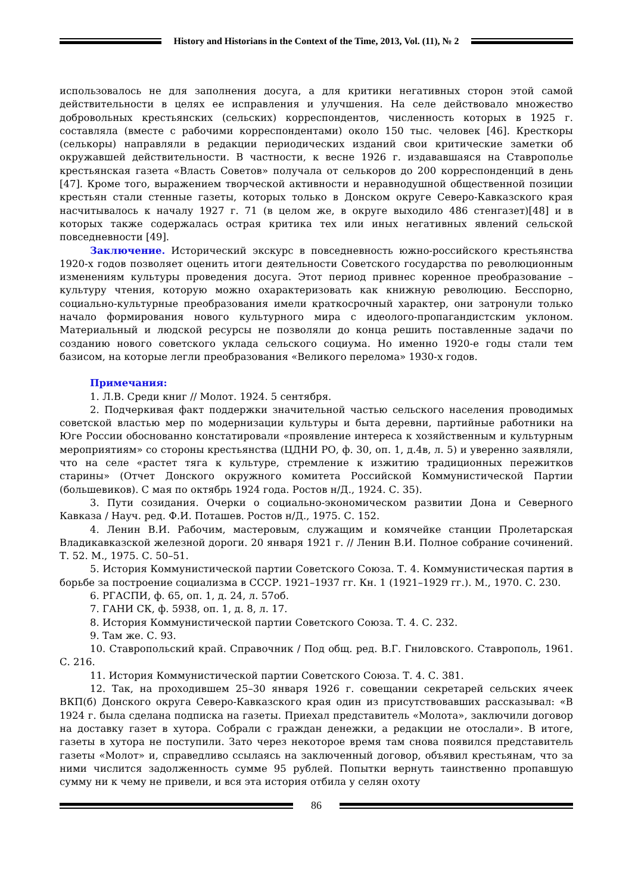History and Historians in the Context of the Time, 2013, Vol. (11), № 2
использовалось не для заполнения досуга, а для критики негативных сторон этой самой действительности в целях ее исправления и улучшения. На селе действовало множество добровольных крестьянских (сельских) корреспондентов, численность которых в 1925 г. составляла (вместе с рабочими корреспондентами) около 150 тыс. человек [46]. Кресткоры (селькоры) направляли в редакции периодических изданий свои критические заметки об окружавшей действительности. В частности, к весне 1926 г. издававшаяся на Ставрополье крестьянская газета «Власть Советов» получала от селькоров до 200 корреспонденций в день [47]. Кроме того, выражением творческой активности и неравнодушной общественной позиции крестьян стали стенные газеты, которых только в Донском округе Северо-Кавказского края насчитывалось к началу 1927 г. 71 (в целом же, в округе выходило 486 стенгазет)[48] и в которых также содержалась острая критика тех или иных негативных явлений сельской повседневности [49].
Заключение. Исторический экскурс в повседневность южно-российского крестьянства 1920-х годов позволяет оценить итоги деятельности Советского государства по революционным изменениям культуры проведения досуга. Этот период привнес коренное преобразование – культуру чтения, которую можно охарактеризовать как книжную революцию. Бесспорно, социально-культурные преобразования имели краткосрочный характер, они затронули только начало формирования нового культурного мира с идеолого-пропагандистским уклоном. Материальный и людской ресурсы не позволяли до конца решить поставленные задачи по созданию нового советского уклада сельского социума. Но именно 1920-е годы стали тем базисом, на которые легли преобразования «Великого перелома» 1930-х годов.
Примечания:
1. Л.В. Среди книг // Молот. 1924. 5 сентября.
2. Подчеркивая факт поддержки значительной частью сельского населения проводимых советской властью мер по модернизации культуры и быта деревни, партийные работники на Юге России обоснованно констатировали «проявление интереса к хозяйственным и культурным мероприятиям» со стороны крестьянства (ЦДНИ РО, ф. 30, оп. 1, д.4в, л. 5) и уверенно заявляли, что на селе «растет тяга к культуре, стремление к изжитию традиционных пережитков старины» (Отчет Донского окружного комитета Российской Коммунистической Партии (большевиков). С мая по октябрь 1924 года. Ростов н/Д., 1924. С. 35).
3. Пути созидания. Очерки о социально-экономическом развитии Дона и Северного Кавказа / Науч. ред. Ф.И. Поташев. Ростов н/Д., 1975. С. 152.
4. Ленин В.И. Рабочим, мастеровым, служащим и комячейке станции Пролетарская Владикавказской железной дороги. 20 января 1921 г. // Ленин В.И. Полное собрание сочинений. Т. 52. М., 1975. С. 50–51.
5. История Коммунистической партии Советского Союза. Т. 4. Коммунистическая партия в борьбе за построение социализма в СССР. 1921–1937 гг. Кн. 1 (1921–1929 гг.). М., 1970. С. 230.
6. РГАСПИ, ф. 65, оп. 1, д. 24, л. 57об.
7. ГАНИ СК, ф. 5938, оп. 1, д. 8, л. 17.
8. История Коммунистической партии Советского Союза. Т. 4. С. 232.
9. Там же. С. 93.
10. Ставропольский край. Справочник / Под общ. ред. В.Г. Гниловского. Ставрополь, 1961. С. 216.
11. История Коммунистической партии Советского Союза. Т. 4. С. 381.
12. Так, на проходившем 25–30 января 1926 г. совещании секретарей сельских ячеек ВКП(б) Донского округа Северо-Кавказского края один из присутствовавших рассказывал: «В 1924 г. была сделана подписка на газеты. Приехал представитель «Молота», заключили договор на доставку газет в хутора. Собрали с граждан денежки, а редакции не отослали». В итоге, газеты в хутора не поступили. Зато через некоторое время там снова появился представитель газеты «Молот» и, справедливо ссылаясь на заключенный договор, объявил крестьянам, что за ними числится задолженность сумме 95 рублей. Попытки вернуть таинственно пропавшую сумму ни к чему не привели, и вся эта история отбила у селян охоту
86